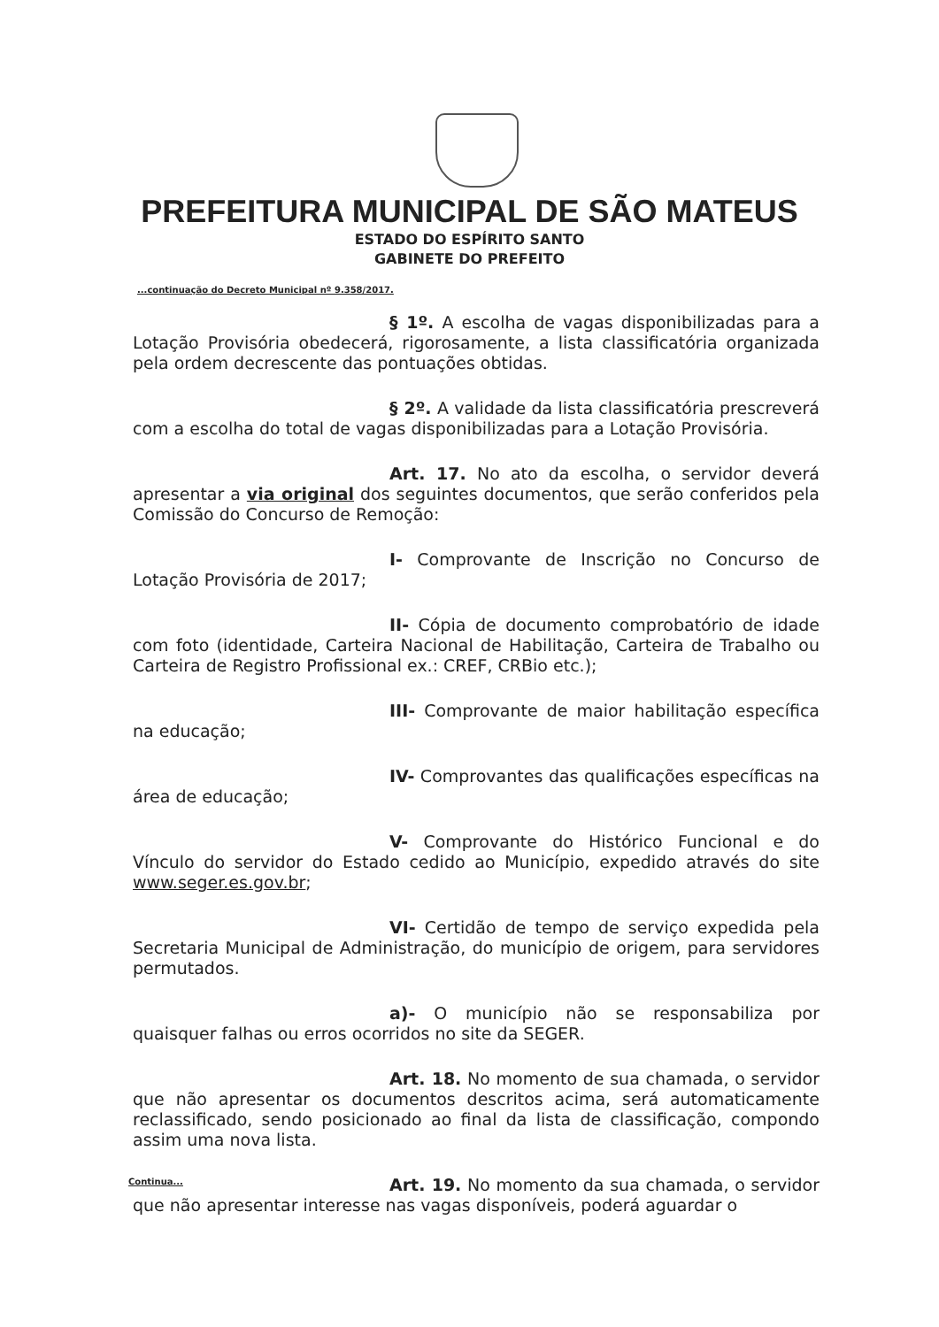PREFEITURA MUNICIPAL DE SÃO MATEUS
ESTADO DO ESPÍRITO SANTO
GABINETE DO PREFEITO
...continuação do Decreto Municipal nº 9.358/2017.
§ 1º. A escolha de vagas disponibilizadas para a Lotação Provisória obedecerá, rigorosamente, a lista classificatória organizada pela ordem decrescente das pontuações obtidas.
§ 2º. A validade da lista classificatória prescreverá com a escolha do total de vagas disponibilizadas para a Lotação Provisória.
Art. 17. No ato da escolha, o servidor deverá apresentar a via original dos seguintes documentos, que serão conferidos pela Comissão do Concurso de Remoção:
I- Comprovante de Inscrição no Concurso de Lotação Provisória de 2017;
II- Cópia de documento comprobatório de idade com foto (identidade, Carteira Nacional de Habilitação, Carteira de Trabalho ou Carteira de Registro Profissional ex.: CREF, CRBio etc.);
III- Comprovante de maior habilitação específica na educação;
IV- Comprovantes das qualificações específicas na área de educação;
V- Comprovante do Histórico Funcional e do Vínculo do servidor do Estado cedido ao Município, expedido através do site www.seger.es.gov.br;
VI- Certidão de tempo de serviço expedida pela Secretaria Municipal de Administração, do município de origem, para servidores permutados.
a)- O município não se responsabiliza por quaisquer falhas ou erros ocorridos no site da SEGER.
Art. 18. No momento de sua chamada, o servidor que não apresentar os documentos descritos acima, será automaticamente reclassificado, sendo posicionado ao final da lista de classificação, compondo assim uma nova lista.
Art. 19. No momento da sua chamada, o servidor que não apresentar interesse nas vagas disponíveis, poderá aguardar o
Continua...